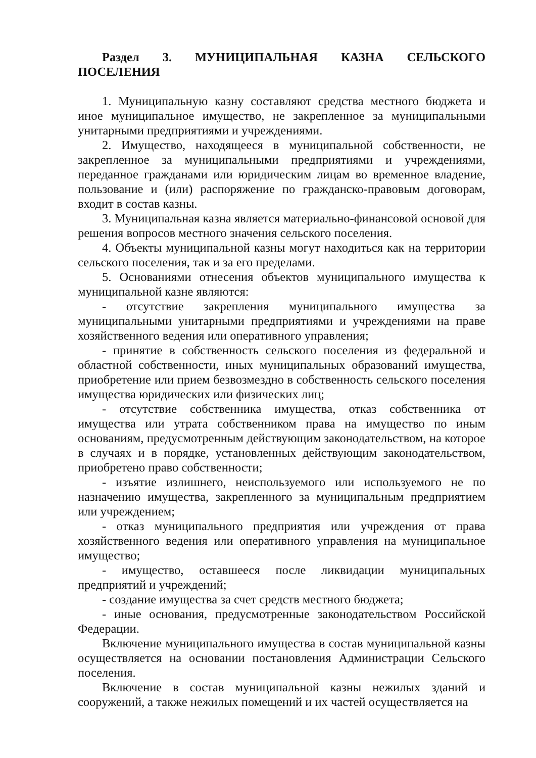Раздел 3. МУНИЦИПАЛЬНАЯ КАЗНА СЕЛЬСКОГО ПОСЕЛЕНИЯ
1. Муниципальную казну составляют средства местного бюджета и иное муниципальное имущество, не закрепленное за муниципальными унитарными предприятиями и учреждениями.
2. Имущество, находящееся в муниципальной собственности, не закрепленное за муниципальными предприятиями и учреждениями, переданное гражданами или юридическим лицам во временное владение, пользование и (или) распоряжение по гражданско-правовым договорам, входит в состав казны.
3. Муниципальная казна является материально-финансовой основой для решения вопросов местного значения сельского поселения.
4. Объекты муниципальной казны могут находиться как на территории сельского поселения, так и за его пределами.
5. Основаниями отнесения объектов муниципального имущества к муниципальной казне являются:
- отсутствие закрепления муниципального имущества за муниципальными унитарными предприятиями и учреждениями на праве хозяйственного ведения или оперативного управления;
- принятие в собственность сельского поселения из федеральной и областной собственности, иных муниципальных образований имущества, приобретение или прием безвозмездно в собственность сельского поселения имущества юридических или физических лиц;
- отсутствие собственника имущества, отказ собственника от имущества или утрата собственником права на имущество по иным основаниям, предусмотренным действующим законодательством, на которое в случаях и в порядке, установленных действующим законодательством, приобретено право собственности;
- изъятие излишнего, неиспользуемого или используемого не по назначению имущества, закрепленного за муниципальным предприятием или учреждением;
- отказ муниципального предприятия или учреждения от права хозяйственного ведения или оперативного управления на муниципальное имущество;
- имущество, оставшееся после ликвидации муниципальных предприятий и учреждений;
- создание имущества за счет средств местного бюджета;
- иные основания, предусмотренные законодательством Российской Федерации.
Включение муниципального имущества в состав муниципальной казны осуществляется на основании постановления Администрации Сельского поселения.
Включение в состав муниципальной казны нежилых зданий и сооружений, а также нежилых помещений и их частей осуществляется на